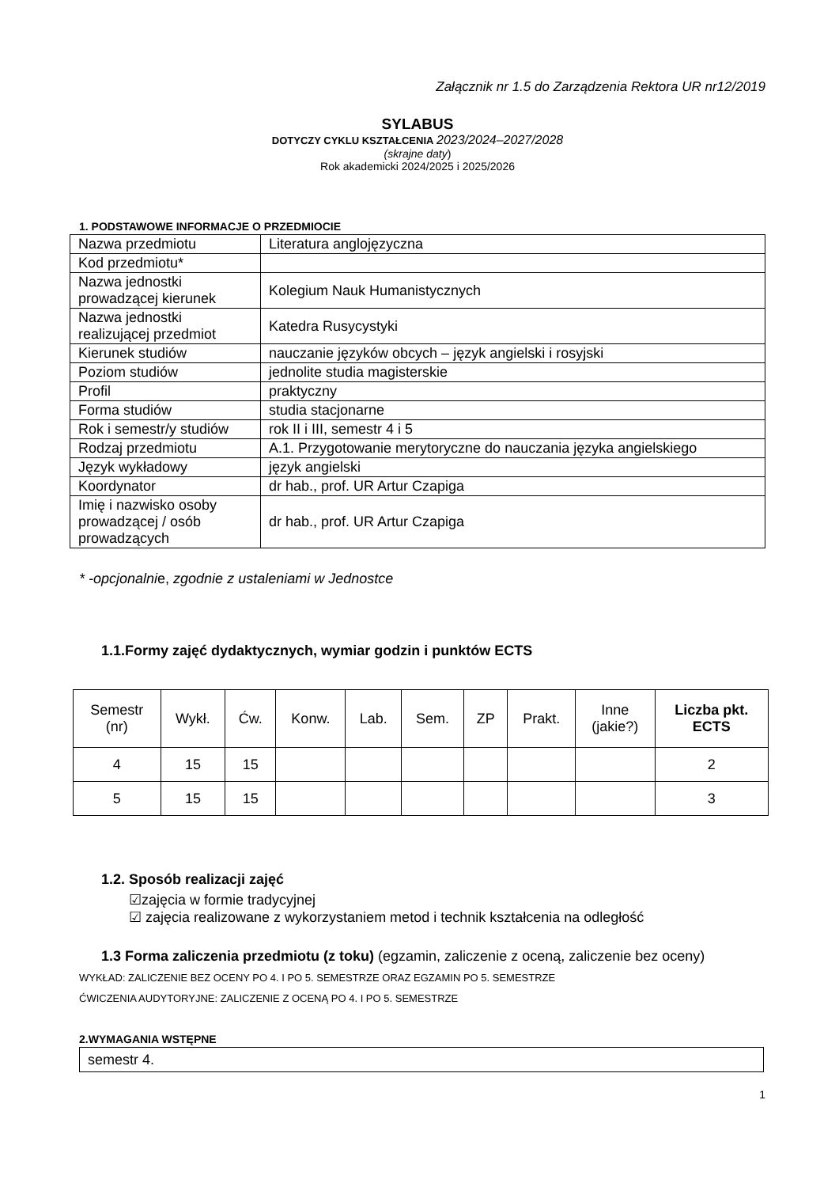Załącznik nr 1.5 do Zarządzenia Rektora UR nr12/2019
SYLABUS
DOTYCZY CYKLU KSZTAŁCENIA 2023/2024–2027/2028
(skrajne daty)
Rok akademicki 2024/2025 i 2025/2026
1. PODSTAWOWE INFORMACJE O PRZEDMIOCIE
| Nazwa przedmiotu | Literatura anglojęzyczna |
| Kod przedmiotu* | |
| Nazwa jednostki prowadzącej kierunek | Kolegium Nauk Humanistycznych |
| Nazwa jednostki realizującej przedmiot | Katedra Rusycystyki |
| Kierunek studiów | nauczanie języków obcych – język angielski i rosyjski |
| Poziom studiów | jednolite studia magisterskie |
| Profil | praktyczny |
| Forma studiów | studia stacjonarne |
| Rok i semestr/y studiów | rok II i III, semestr 4 i 5 |
| Rodzaj przedmiotu | A.1. Przygotowanie merytoryczne do nauczania języka angielskiego |
| Język wykładowy | język angielski |
| Koordynator | dr hab., prof. UR Artur Czapiga |
| Imię i nazwisko osoby prowadzącej / osób prowadzących | dr hab., prof. UR Artur Czapiga |
* -opcjonalnie, zgodnie z ustaleniami w Jednostce
1.1.Formy zajęć dydaktycznych, wymiar godzin i punktów ECTS
| Semestr (nr) | Wykł. | Ćw. | Konw. | Lab. | Sem. | ZP | Prakt. | Inne (jakie?) | Liczba pkt. ECTS |
| --- | --- | --- | --- | --- | --- | --- | --- | --- | --- |
| 4 | 15 | 15 | | | | | | | 2 |
| 5 | 15 | 15 | | | | | | | 3 |
1.2. Sposób realizacji zajęć
☑zajęcia w formie tradycyjnej
☑ zajęcia realizowane z wykorzystaniem metod i technik kształcenia na odległość
1.3 Forma zaliczenia przedmiotu (z toku) (egzamin, zaliczenie z oceną, zaliczenie bez oceny)
WYKŁAD: ZALICZENIE BEZ OCENY PO 4. I PO 5. SEMESTRZE ORAZ EGZAMIN PO 5. SEMESTRZE
ĆWICZENIA AUDYTORYJNE: ZALICZENIE Z OCENĄ PO 4. I PO 5. SEMESTRZE
2.WYMAGANIA WSTĘPNE
| semestr 4. |
1